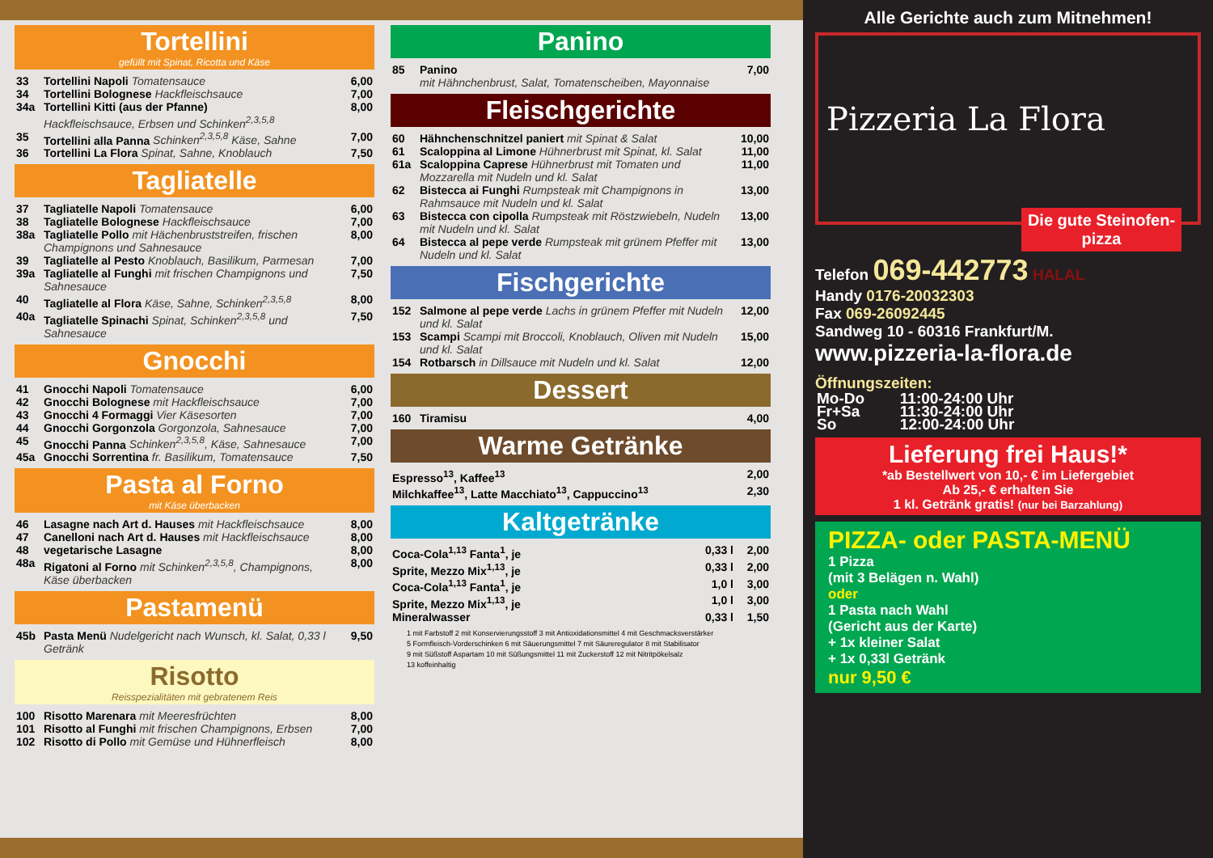Tortellini
gefüllt mit Spinat, Ricotta und Käse
| 33 | Tortellini Napoli Tomatensauce | 6,00 |
| 34 | Tortellini Bolognese Hackfleischsauce | 7,00 |
| 34a | Tortellini Kitti (aus der Pfanne) Hackfleischsauce, Erbsen und Schinken<sup>2,3,5,8</sup> | 8,00 |
| 35 | Tortellini alla Panna Schinken<sup>2,3,5,8</sup> Käse, Sahne | 7,00 |
| 36 | Tortellini La Flora Spinat, Sahne, Knoblauch | 7,50 |
Tagliatelle
| 37 | Tagliatelle Napoli Tomatensauce | 6,00 |
| 38 | Tagliatelle Bolognese Hackfleischsauce | 7,00 |
| 38a | Tagliatelle Pollo mit Hächenbruststreifen, frischen Champignons und Sahnesauce | 8,00 |
| 39 | Tagliatelle al Pesto Knoblauch, Basilikum, Parmesan | 7,00 |
| 39a | Tagliatelle al Funghi mit frischen Champignons und Sahnesauce | 7,50 |
| 40 | Tagliatelle al Flora Käse, Sahne, Schinken<sup>2,3,5,8</sup> | 8,00 |
| 40a | Tagliatelle Spinachi Spinat, Schinken<sup>2,3,5,8</sup> und Sahnesauce | 7,50 |
Gnocchi
| 41 | Gnocchi Napoli Tomatensauce | 6,00 |
| 42 | Gnocchi Bolognese mit Hackfleischsauce | 7,00 |
| 43 | Gnocchi 4 Formaggi Vier Käsesorten | 7,00 |
| 44 | Gnocchi Gorgonzola Gorgonzola, Sahnesauce | 7,00 |
| 45 | Gnocchi Panna Schinken<sup>2,3,5,8</sup>, Käse, Sahnesauce | 7,00 |
| 45a | Gnocchi Sorrentina fr. Basilikum, Tomatensauce | 7,50 |
Pasta al Forno
mit Käse überbacken
| 46 | Lasagne nach Art d. Hauses mit Hackfleischsauce | 8,00 |
| 47 | Canelloni nach Art d. Hauses mit Hackfleischsauce | 8,00 |
| 48 | vegetarische Lasagne | 8,00 |
| 48a | Rigatoni al Forno mit Schinken<sup>2,3,5,8</sup>, Champignons, Käse überbacken | 8,00 |
Pastamenü
| 45b | Pasta Menü Nudelgericht nach Wunsch, kl. Salat, 0,33 l Getränk | 9,50 |
Risotto
Reisspezialitäten mit gebratenem Reis
| 100 | Risotto Marenara mit Meeresfrüchten | 8,00 |
| 101 | Risotto al Funghi mit frischen Champignons, Erbsen | 7,00 |
| 102 | Risotto di Pollo mit Gemüse und Hühnerfleisch | 8,00 |
Panino
| 85 | Panino mit Hähnchenbrust, Salat, Tomatenscheiben, Mayonnaise | 7,00 |
Fleischgerichte
| 60 | Hähnchenschnitzel paniert mit Spinat & Salat | 10,00 |
| 61 | Scaloppina al Limone Hühnerbrust mit Spinat, kl. Salat | 11,00 |
| 61a | Scaloppina Caprese Hühnerbrust mit Tomaten und Mozzarella mit Nudeln und kl. Salat | 11,00 |
| 62 | Bistecca ai Funghi Rumpsteak mit Champignons in Rahmsauce mit Nudeln und kl. Salat | 13,00 |
| 63 | Bistecca con cipolla Rumpsteak mit Röstzwiebeln, Nudeln mit Nudeln und kl. Salat | 13,00 |
| 64 | Bistecca al pepe verde Rumpsteak mit grünem Pfeffer mit Nudeln und kl. Salat | 13,00 |
Fischgerichte
| 152 | Salmone al pepe verde Lachs in grünem Pfeffer mit Nudeln und kl. Salat | 12,00 |
| 153 | Scampi Scampi mit Broccoli, Knoblauch, Oliven mit Nudeln und kl. Salat | 15,00 |
| 154 | Rotbarsch in Dillsauce mit Nudeln und kl. Salat | 12,00 |
Dessert
| 160 | Tiramisu | 4,00 |
Warme Getränke
| Espresso<sup>13</sup>, Kaffee<sup>13</sup> | 2,00 |
| Milchkaffee<sup>13</sup>, Latte Macchiato<sup>13</sup>, Cappuccino<sup>13</sup> | 2,30 |
Kaltgetränke
| Coca-Cola<sup>1,13</sup> Fanta<sup>1</sup>, je | 0,33 l | 2,00 |
| Sprite, Mezzo Mix<sup>1,13</sup>, je | 0,33 l | 2,00 |
| Coca-Cola<sup>1,13</sup> Fanta<sup>1</sup>, je | 1,0 l | 3,00 |
| Sprite, Mezzo Mix<sup>1,13</sup>, je | 1,0 l | 3,00 |
| Mineralwasser | 0,33 l | 1,50 |
1 mit Farbstoff 2 mit Konservierungsstoff 3 mit Antioxidationsmittel 4 mit Geschmacksverstärker
5 Formfleisch-Vorderschinken 6 mit Säuerungsmittel 7 mit Säureregulator 8 mit Stabilisator
9 mit Süßstoff Aspartam 10 mit Süßungsmittel 11 mit Zuckerstoff 12 mit Nitritpökelsalz
13 koffeinhaltig
Alle Gerichte auch zum Mitnehmen!
Pizzeria La Flora
Die gute Steinofen-pizza
Telefon 069-442773 HALAL
Handy 0176-20032303
Fax 069-26092445
Sandweg 10 - 60316 Frankfurt/M.
www.pizzeria-la-flora.de
Öffnungszeiten:
| Mo-Do | 11:00-24:00 Uhr |
| Fr+Sa | 11:30-24:00 Uhr |
| So | 12:00-24:00 Uhr |
Lieferung frei Haus!*
*ab Bestellwert von 10,- € im Liefergebiet
Ab 25,- € erhalten Sie
1 kl. Getränk gratis! (nur bei Barzahlung)
PIZZA- oder PASTA-MENÜ
1 Pizza
(mit 3 Belägen n. Wahl)
oder
1 Pasta nach Wahl
(Gericht aus der Karte)
+ 1x kleiner Salat
+ 1x 0,33l Getränk
nur 9,50 €